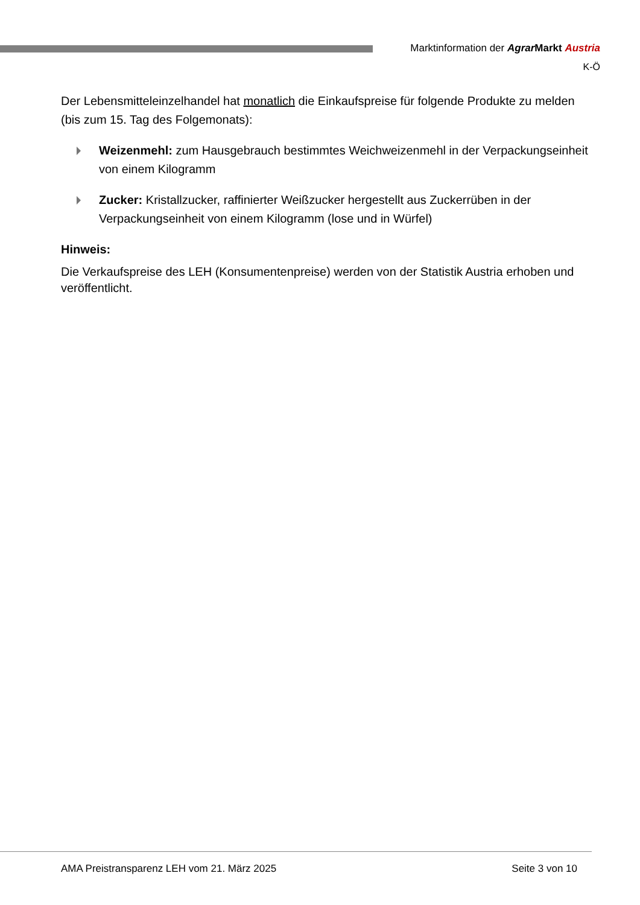Marktinformation der Agrar Markt Austria
K-Ö
Der Lebensmitteleinzelhandel hat monatlich die Einkaufspreise für folgende Produkte zu melden (bis zum 15. Tag des Folgemonats):
Weizenmehl: zum Hausgebrauch bestimmtes Weichweizenmehl in der Verpackungseinheit von einem Kilogramm
Zucker: Kristallzucker, raffinierter Weißzucker hergestellt aus Zuckerrüben in der Verpackungseinheit von einem Kilogramm (lose und in Würfel)
Hinweis:
Die Verkaufspreise des LEH (Konsumentenpreise) werden von der Statistik Austria erhoben und veröffentlicht.
AMA Preistransparenz LEH vom 21. März 2025 Seite 3 von 10